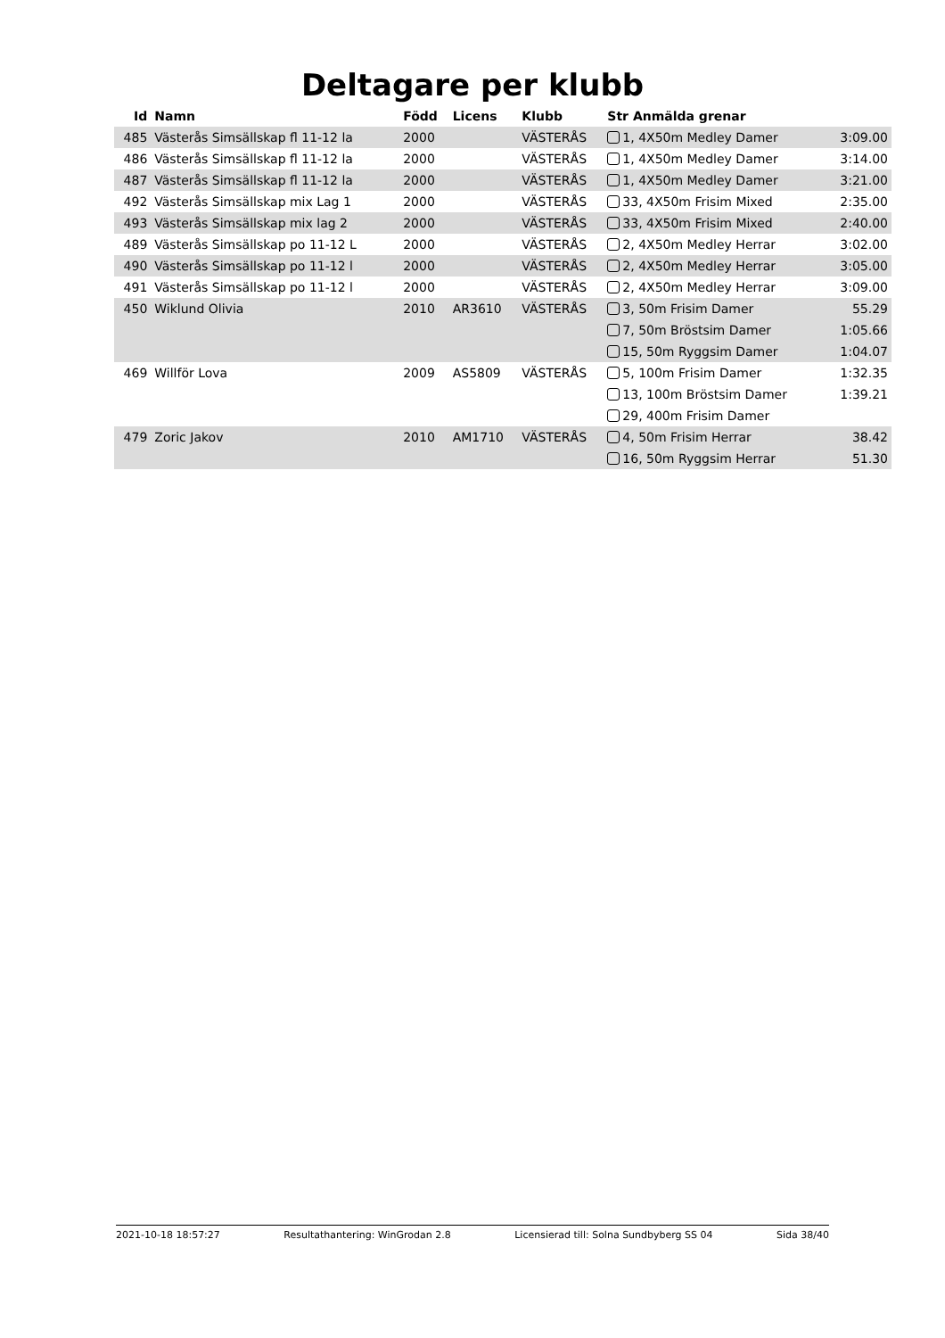Deltagare per klubb
| Id | Namn | Född | Licens | Klubb | Str Anmälda grenar | |
| --- | --- | --- | --- | --- | --- | --- |
| 485 | Västerås Simsällskap fl 11-12 la | 2000 | | VÄSTERÅS | 1, 4X50m Medley Damer | 3:09.00 |
| 486 | Västerås Simsällskap fl 11-12 la | 2000 | | VÄSTERÅS | 1, 4X50m Medley Damer | 3:14.00 |
| 487 | Västerås Simsällskap fl 11-12 la | 2000 | | VÄSTERÅS | 1, 4X50m Medley Damer | 3:21.00 |
| 492 | Västerås Simsällskap mix Lag 1 | 2000 | | VÄSTERÅS | 33, 4X50m Frisim Mixed | 2:35.00 |
| 493 | Västerås Simsällskap mix lag 2 | 2000 | | VÄSTERÅS | 33, 4X50m Frisim Mixed | 2:40.00 |
| 489 | Västerås Simsällskap po 11-12 L | 2000 | | VÄSTERÅS | 2, 4X50m Medley Herrar | 3:02.00 |
| 490 | Västerås Simsällskap po 11-12 l | 2000 | | VÄSTERÅS | 2, 4X50m Medley Herrar | 3:05.00 |
| 491 | Västerås Simsällskap po 11-12 l | 2000 | | VÄSTERÅS | 2, 4X50m Medley Herrar | 3:09.00 |
| 450 | Wiklund Olivia | 2010 | AR3610 | VÄSTERÅS | 3, 50m Frisim Damer | 55.29 |
| | | | | | 7, 50m Bröstsim Damer | 1:05.66 |
| | | | | | 15, 50m Ryggsim Damer | 1:04.07 |
| 469 | Willför Lova | 2009 | AS5809 | VÄSTERÅS | 5, 100m Frisim Damer | 1:32.35 |
| | | | | | 13, 100m Bröstsim Damer | 1:39.21 |
| | | | | | 29, 400m Frisim Damer | |
| 479 | Zoric Jakov | 2010 | AM1710 | VÄSTERÅS | 4, 50m Frisim Herrar | 38.42 |
| | | | | | 16, 50m Ryggsim Herrar | 51.30 |
2021-10-18 18:57:27 Resultathantering: WinGrodan 2.8 Licensierad till: Solna Sundbyberg SS 04 Sida 38/40